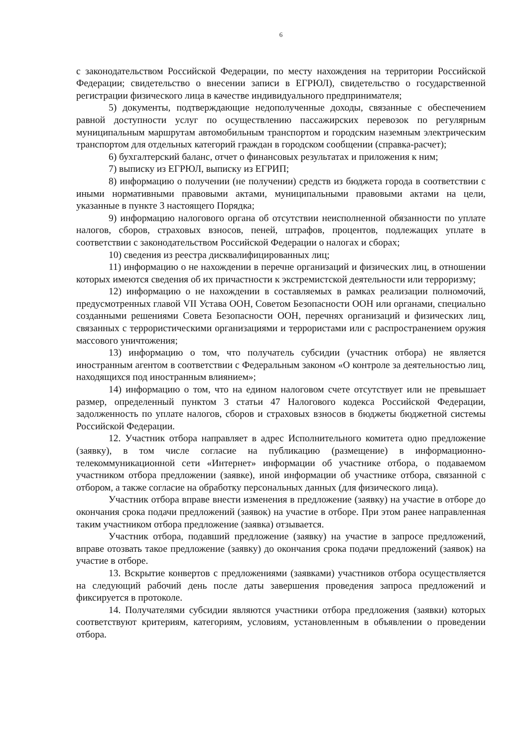6
с законодательством Российской Федерации, по месту нахождения на территории Российской Федерации; свидетельство о внесении записи в ЕГРЮЛ), свидетельство о государственной регистрации физического лица в качестве индивидуального предпринимателя;
5) документы, подтверждающие недополученные доходы, связанные с обеспечением равной доступности услуг по осуществлению пассажирских перевозок по регулярным муниципальным маршрутам автомобильным транспортом и городским наземным электрическим транспортом для отдельных категорий граждан в городском сообщении (справка-расчет);
6) бухгалтерский баланс, отчет о финансовых результатах и приложения к ним;
7) выписку из ЕГРЮЛ, выписку из ЕГРИП;
8) информацию о получении (не получении) средств из бюджета города в соответствии с иными нормативными правовыми актами, муниципальными правовыми актами на цели, указанные в пункте 3 настоящего Порядка;
9) информацию налогового органа об отсутствии неисполненной обязанности по уплате налогов, сборов, страховых взносов, пеней, штрафов, процентов, подлежащих уплате в соответствии с законодательством Российской Федерации о налогах и сборах;
10) сведения из реестра дисквалифицированных лиц;
11) информацию о не нахождении в перечне организаций и физических лиц, в отношении которых имеются сведения об их причастности к экстремистской деятельности или терроризму;
12) информацию о не нахождении в составляемых в рамках реализации полномочий, предусмотренных главой VII Устава ООН, Советом Безопасности ООН или органами, специально созданными решениями Совета Безопасности ООН, перечнях организаций и физических лиц, связанных с террористическими организациями и террористами или с распространением оружия массового уничтожения;
13) информацию о том, что получатель субсидии (участник отбора) не является иностранным агентом в соответствии с Федеральным законом «О контроле за деятельностью лиц, находящихся под иностранным влиянием»;
14) информацию о том, что на едином налоговом счете отсутствует или не превышает размер, определенный пунктом 3 статьи 47 Налогового кодекса Российской Федерации, задолженность по уплате налогов, сборов и страховых взносов в бюджеты бюджетной системы Российской Федерации.
12. Участник отбора направляет в адрес Исполнительного комитета одно предложение (заявку), в том числе согласие на публикацию (размещение) в информационно-телекоммуникационной сети «Интернет» информации об участнике отбора, о подаваемом участником отбора предложении (заявке), иной информации об участнике отбора, связанной с отбором, а также согласие на обработку персональных данных (для физического лица).
Участник отбора вправе внести изменения в предложение (заявку) на участие в отборе до окончания срока подачи предложений (заявок) на участие в отборе. При этом ранее направленная таким участником отбора предложение (заявка) отзывается.
Участник отбора, подавший предложение (заявку) на участие в запросе предложений, вправе отозвать такое предложение (заявку) до окончания срока подачи предложений (заявок) на участие в отборе.
13. Вскрытие конвертов с предложениями (заявками) участников отбора осуществляется на следующий рабочий день после даты завершения проведения запроса предложений и фиксируется в протоколе.
14. Получателями субсидии являются участники отбора предложения (заявки) которых соответствуют критериям, категориям, условиям, установленным в объявлении о проведении отбора.